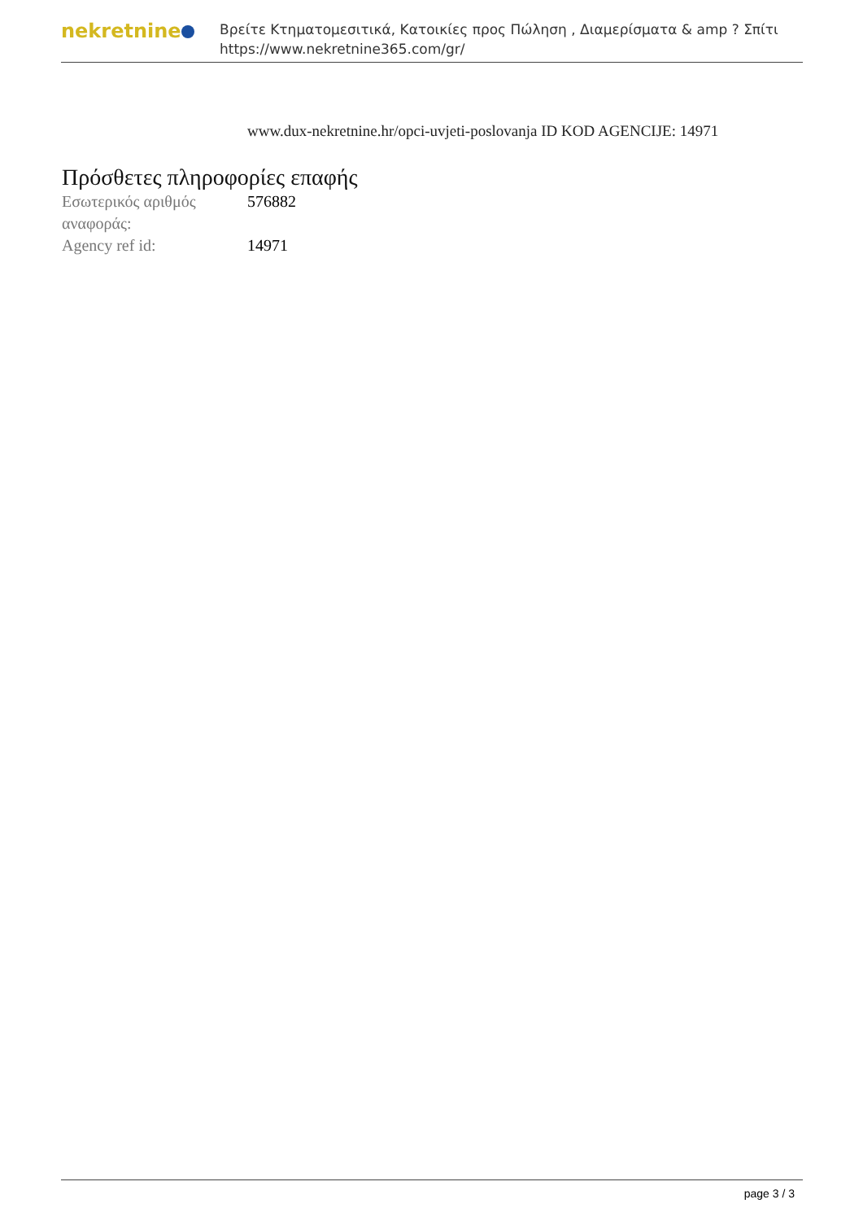nekretnine
Βρείτε Κτηματομεσιτικά, Κατοικίες προς Πώληση , Διαμερίσματα & amp ? Σπίτι
https://www.nekretnine365.com/gr/
www.dux-nekretnine.hr/opci-uvjeti-poslovanja ID KOD AGENCIJE: 14971
Πρόσθετες πληροφορίες επαφής
| Εσωτερικός αριθμός αναφοράς: | 576882 |
| Agency ref id: | 14971 |
page 3 / 3